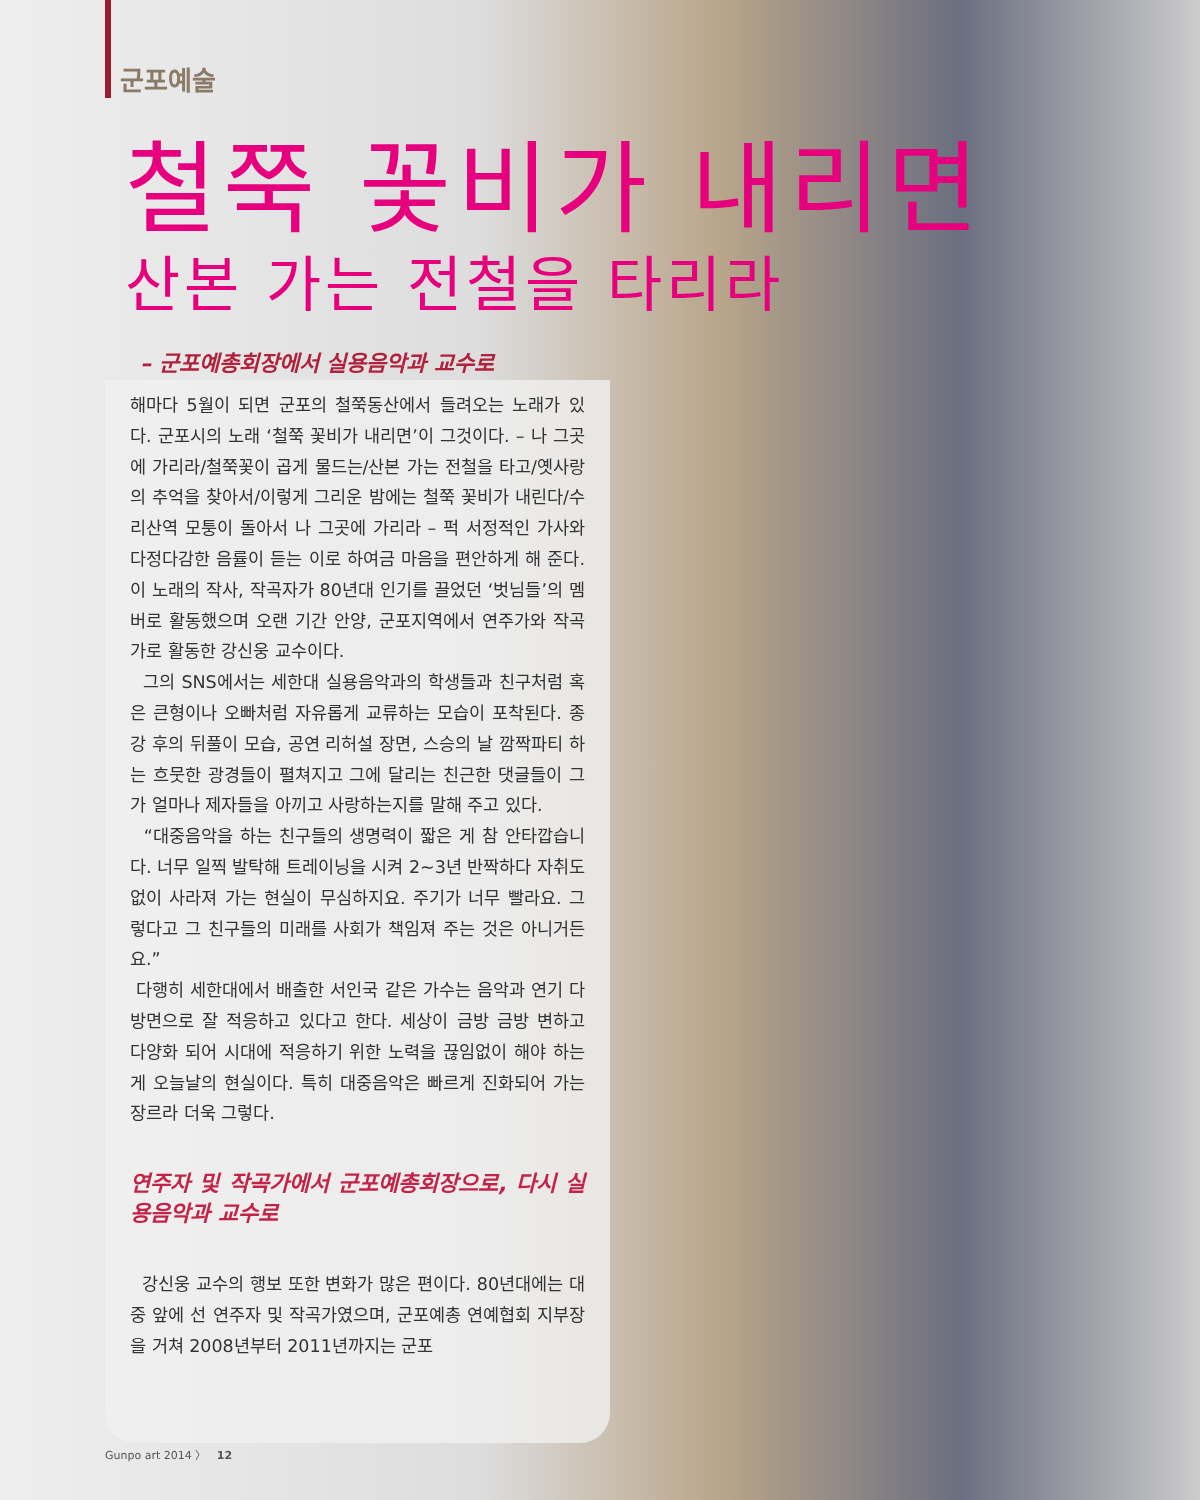군포예술
철쭉 꽃비가 내리면
산본 가는 전철을 타리라
– 군포예총회장에서 실용음악과 교수로
해마다 5월이 되면 군포의 철쭉동산에서 들려오는 노래가 있다. 군포시의 노래 ‘철쭉 꽃비가 내리면’이 그것이다. – 나 그곳에 가리라/철쭉꽃이 곱게 물드는/산본 가는 전철을 타고/옛사랑의 추억을 찾아서/이렇게 그리운 밤에는 철쭉 꽃비가 내린다/수리산역 모퉁이 돌아서 나 그곳에 가리라 – 퍽 서정적인 가사와 다정다감한 음률이 듣는 이로 하여금 마음을 편안하게 해 준다. 이 노래의 작사, 작곡자가 80년대 인기를 끌었던 ‘벗님들’의 멤버로 활동했으며 오랜 기간 안양, 군포지역에서 연주가와 작곡가로 활동한 강신웅 교수이다.
그의 SNS에서는 세한대 실용음악과의 학생들과 친구처럼 혹은 큰형이나 오빠처럼 자유롭게 교류하는 모습이 포착된다. 종강 후의 뒤풀이 모습, 공연 리허설 장면, 스승의 날 깜짝파티 하는 흐뭇한 광경들이 펼쳐지고 그에 달리는 친근한 댓글들이 그가 얼마나 제자들을 아끼고 사랑하는지를 말해 주고 있다.
“대중음악을 하는 친구들의 생명력이 짧은 게 참 안타깝습니다. 너무 일찍 발탁해 트레이닝을 시켜 2~3년 반짝하다 자취도 없이 사라져 가는 현실이 무심하지요. 주기가 너무 빨라요. 그렇다고 그 친구들의 미래를 사회가 책임져 주는 것은 아니거든요.”
다행히 세한대에서 배출한 서인국 같은 가수는 음악과 연기 다방면으로 잘 적응하고 있다고 한다. 세상이 금방 금방 변하고 다양화 되어 시대에 적응하기 위한 노력을 끊임없이 해야 하는 게 오늘날의 현실이다. 특히 대중음악은 빠르게 진화되어 가는 장르라 더욱 그렇다.
연주자 및 작곡가에서 군포예총회장으로, 다시 실용음악과 교수로
강신웅 교수의 행보 또한 변화가 많은 편이다. 80년대에는 대중 앞에 선 연주자 및 작곡가였으며, 군포예총 연예협회 지부장을 거쳐 2008년부터 2011년까지는 군포
Gunpo art 2014 〉 12